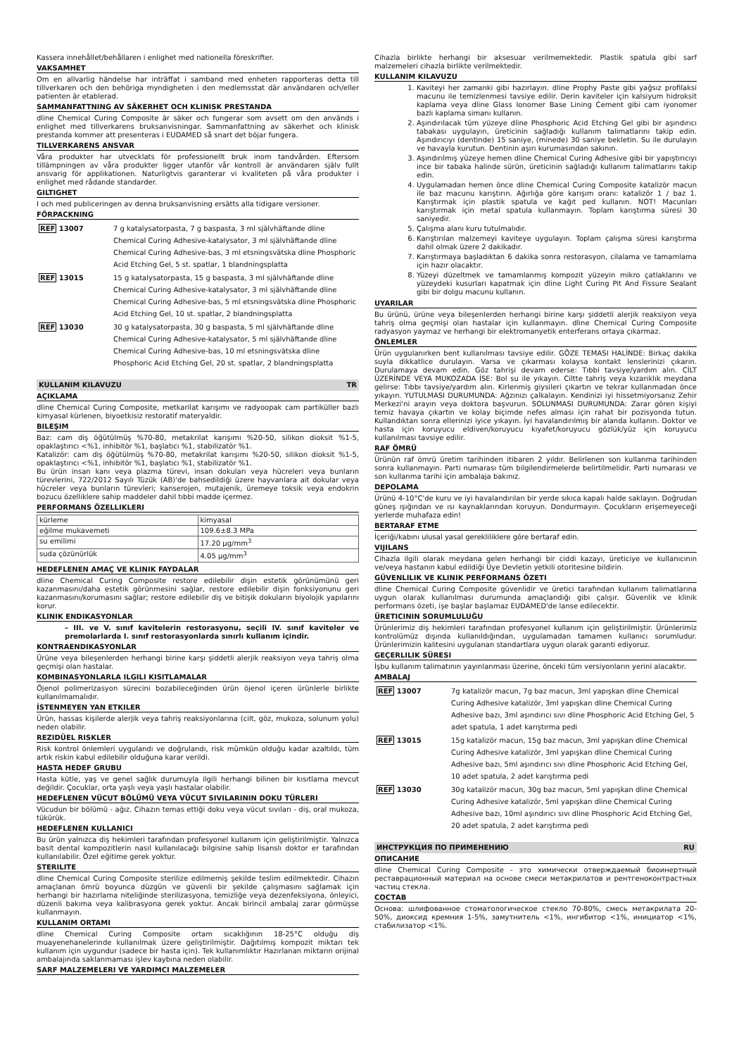Kassera innehållet/behållaren i enlighet med nationella föreskrifter.
VAKSAMHET
Om en allvarlig händelse har inträffat i samband med enheten rapporteras detta till tillverkaren och den behöriga myndigheten i den medlemsstat där användaren och/eller patienten är etablerad.
SAMMANFATTNING AV SÄKERHET OCH KLINISK PRESTANDA
dline Chemical Curing Composite är säker och fungerar som avsett om den används i enlighet med tillverkarens bruksanvisningar. Sammanfattning av säkerhet och klinisk prestanda kommer att presenteras i EUDAMED så snart det böjar fungera.
TILLVERKARENS ANSVAR
Våra produkter har utvecklats för professionellt bruk inom tandvården. Eftersom tillämpningen av våra produkter ligger utanför vår kontroll är användaren själv fullt ansvarig för applikationen. Naturligtvis garanterar vi kvaliteten på våra produkter i enlighet med rådande standarder.
GILTIGHET
I och med publiceringen av denna bruksanvisning ersätts alla tidigare versioner.
FÖRPACKNING
| REF 13007 | 7 g katalysatorpasta, 7 g baspasta, 3 ml självhäftande dline Chemical Curing Adhesive-katalysator, 3 ml självhäftande dline Chemical Curing Adhesive-bas, 3 ml etsningsvätska dline Phosphoric Acid Etching Gel, 5 st. spatlar, 1 blandningsplatta |
| REF 13015 | 15 g katalysatorpasta, 15 g baspasta, 3 ml självhäftande dline Chemical Curing Adhesive-katalysator, 3 ml självhäftande dline Chemical Curing Adhesive-bas, 5 ml etsningsvätska dline Phosphoric Acid Etching Gel, 10 st. spatlar, 2 blandningsplatta |
| REF 13030 | 30 g katalysatorpasta, 30 g baspasta, 5 ml självhäftande dline Chemical Curing Adhesive-katalysator, 5 ml självhäftande dline Chemical Curing Adhesive-bas, 10 ml etsningsvätska dline Phosphoric Acid Etching Gel, 20 st. spatlar, 2 blandningsplatta |
KULLANIM KILAVUZU TR
AÇIKLAMA
dline Chemical Curing Composite, metkarilat karışımı ve radyoopak cam partiküller bazlı kimyasal kürlenen, biyoetkisiz restoratif materyaldir.
BILEŞIM
Baz: cam diş öğütülmüş %70-80, metakrilat karışımı %20-50, silikon dioksit %1-5, opaklaştırıcı <%1, inhibitör %1, başlatıcı %1, stabilizatör %1.
Katalizör: cam diş öğütülmüş %70-80, metakrilat karışımı %20-50, silikon dioksit %1-5, opaklaştırıcı <%1, inhibitör %1, başlatıcı %1, stabilizatör %1.
Bu ürün insan kanı veya plazma türevi, insan dokuları veya hücreleri veya bunların türevlerini, 722/2012 Sayılı Tüzük (AB)'de bahsedildiği üzere hayvanlara ait dokular veya hücreler veya bunların türevleri; kanserojen, mutajenik, üremeye toksik veya endokrin bozucu özelliklere sahip maddeler dahil tıbbi madde içermez.
PERFORMANS ÖZELLIKLERI
| kürleme | kimyasal |
| eğilme mukavemeti | 109.6±8.3 MPa |
| su emilimi | 17.20 μg/mm<sup>3</sup> |
| suda çözünürlük | 4.05 μg/mm<sup>3</sup> |
HEDEFLENEN AMAÇ VE KLINIK FAYDALAR
dline Chemical Curing Composite restore edilebilir dişin estetik görünümünü geri kazanmasını/daha estetik görünmesini sağlar, restore edilebilir dişin fonksiyonunu geri kazanmasını/korumasını sağlar; restore edilebilir diş ve bitişik dokuların biyolojik yapılarını korur.
KLINIK ENDIKASYONLAR
– III. ve V. sınıf kavitelerin restorasyonu, seçili IV. sınıf kaviteler ve premolarlarda I. sınıf restorasyonlarda sınırlı kullanım içindir.
KONTRAENDIKASYONLAR
Ürüne veya bileşenlerden herhangi birine karşı şiddetli alerjik reaksiyon veya tahriş olma geçmişi olan hastalar.
KOMBINASYONLARLA ILGILI KISITLAMALAR
Öjenol polimerizasyon sürecini bozabileceğinden ürün öjenol içeren ürünlerle birlikte kullanılmamalıdır.
İSTENMEYEN YAN ETKILER
Ürün, hassas kişilerde alerjik veya tahriş reaksiyonlarına (cilt, göz, mukoza, solunum yolu) neden olabilir.
REZIDÜEL RISKLER
Risk kontrol önlemleri uygulandı ve doğrulandı, risk mümkün olduğu kadar azaltıldı, tüm artık riskin kabul edilebilir olduğuna karar verildi.
HASTA HEDEF GRUBU
Hasta kütle, yaş ve genel sağlık durumuyla ilgili herhangi bilinen bir kısıtlama mevcut değildir. Çocuklar, orta yaşlı veya yaşlı hastalar olabilir.
HEDEFLENEN VÜCUT BÖLÜMÜ VEYA VÜCUT SIVILARININ DOKU TÜRLERI
Vücudun bir bölümü - ağız. Cihazın temas ettiği doku veya vücut sıvıları - diş, oral mukoza, tükürük.
HEDEFLENEN KULLANICI
Bu ürün yalnızca diş hekimleri tarafından profesyonel kullanım için geliştirilmiştir. Yalnızca basit dental kompozitlerin nasıl kullanılacağı bilgisine sahip lisanslı doktor er tarafından kullanılabilir. Özel eğitime gerek yoktur.
STERILITE
dline Chemical Curing Composite sterilize edilmemiş şekilde teslim edilmektedir. Cihazın amaçlanan ömrü boyunca düzgün ve güvenli bir şekilde çalışmasını sağlamak için herhangi bir hazırlama niteliğinde sterilizasyona, temizliğe veya dezenfeksiyona, önleyici, düzenli bakıma veya kalibrasyona gerek yoktur. Ancak birincil ambalaj zarar görmüşse kullanmayın.
KULLANIM ORTAMI
dline Chemical Curing Composite ortam sıcaklığının 18-25°C olduğu diş muayenehanelerinde kullanılmak üzere geliştirilmiştir. Dağıtılmış kompozit miktarı tek kullanım için uygundur (sadece bir hasta için). Tek kullanımlıktır Hazırlanan miktarın orijinal ambalajında saklanmaması işlev kaybına neden olabilir.
SARF MALZEMELERI VE YARDIMCI MALZEMELER
Cihazla birlikte herhangi bir aksesuar verilmemektedir. Plastik spatula gibi sarf malzemeleri cihazla birlikte verilmektedir.
KULLANIM KILAVUZU
1. Kaviteyi her zamanki gibi hazırlayın. dline Prophy Paste gibi yağsız profilaksi macunu ile temizlenmesi tavsiye edilir. Derin kaviteler için kalsiyum hidroksit kaplama veya dline Glass Ionomer Base Lining Cement gibi cam iyonomer bazlı kaplama simanı kullanın.
2. Aşındırılacak tüm yüzeye dline Phosphoric Acid Etching Gel gibi bir aşındırıcı tabakası uygulayın, üreticinin sağladığı kullanım talimatlarını takip edin. Aşındırıcıyı (dentinde) 15 saniye, (minede) 30 saniye bekletin. Su ile durulayın ve havayla kurutun. Dentinin aşırı kurumasından sakının.
3. Aşındırılmış yüzeye hemen dline Chemical Curing Adhesive gibi bir yapıştırıcıyı ince bir tabaka halinde sürün, üreticinin sağladığı kullanım talimatlarını takip edin.
4. Uygulamadan hemen önce dline Chemical Curing Composite katalizör macun ile baz macunu karıştırın. Ağırlığa göre karışım oranı: katalizör 1 / baz 1. Karıştırmak için plastik spatula ve kağıt ped kullanın. NOT! Macunları karıştırmak için metal spatula kullanmayın. Toplam karıştırma süresi 30 saniyedir.
5. Çalışma alanı kuru tutulmalıdır.
6. Karıştırılan malzemeyi kaviteye uygulayın. Toplam çalışma süresi karıştırma dahil olmak üzere 2 dakikadır.
7. Karıştırmaya başladıktan 6 dakika sonra restorasyon, cilalama ve tamamlama için hazır olacaktır.
8. Yüzeyi düzeltmek ve tamamlanmış kompozit yüzeyin mikro çatlaklarını ve yüzeydeki kusurları kapatmak için dline Light Curing Pit And Fissure Sealant gibi bir dolgu macunu kullanın.
UYARILAR
Bu ürünü, ürüne veya bileşenlerden herhangi birine karşı şiddetli alerjik reaksiyon veya tahriş olma geçmişi olan hastalar için kullanmayın. dline Chemical Curing Composite radyasyon yaymaz ve herhangi bir elektromanyetik enterferans ortaya çıkarmaz.
ÖNLEMLER
Ürün uygulanırken bent kullanılması tavsiye edilir. GÖZE TEMASI HALİNDE: Birkaç dakika suyla dikkatlice durulayın. Varsa ve çıkarması kolaysa kontakt lenslerinizi çıkarın. Durulamaya devam edin. Göz tahrişi devam ederse: Tıbbi tavsiye/yardım alın. CİLT ÜZERİNDE VEYA MUKOZADA İSE: Bol su ile yıkayın. Ciltte tahriş veya kızarıklık meydana gelirse: Tıbbı tavsiye/yardım alın. Kirlenmiş giysileri çıkartın ve tekrar kullanmadan önce yıkayın. YUTULMASI DURUMUNDA: Ağzınızı çalkalayın. Kendinizi iyi hissetmiyorsanız Zehir Merkezi'ni arayın veya doktora başvurun. SOLUNMASI DURUMUNDA: Zarar gören kişiyi temiz havaya çıkartın ve kolay biçimde nefes alması için rahat bir pozisyonda tutun. Kullandıktan sonra ellerinizi iyice yıkayın. İyi havalandırılmış bir alanda kullanın. Doktor ve hasta için koruyucu eldiven/koruyucu kıyafet/koruyucu gözlük/yüz için koruyucu kullanılması tavsiye edilir.
RAF ÖMRÜ
Ürünün raf ömrü üretim tarihinden itibaren 2 yıldır. Belirlenen son kullanma tarihinden sonra kullanmayın. Parti numarası tüm bilgilendirmelerde belirtilmelidir. Parti numarası ve son kullanma tarihi için ambalaja bakınız.
DEPOLAMA
Ürünü 4-10°C'de kuru ve iyi havalandırılan bir yerde sıkıca kapalı halde saklayın. Doğrudan güneş ışığından ve ısı kaynaklarından koruyun. Dondurmayın. Çocukların erişemeyeceği yerlerde muhafaza edin!
BERTARAF ETME
İçeriği/kabını ulusal yasal gerekliliklere göre bertaraf edin.
VIJILANS
Cihazla ilgili olarak meydana gelen herhangi bir ciddi kazayı, üreticiye ve kullanıcının ve/veya hastanın kabul edildiği Üye Devletin yetkili otoritesine bildirin.
GÜVENLILIK VE KLINIK PERFORMANS ÖZETI
dline Chemical Curing Composite güvenlidir ve üretici tarafından kullanım talimatlarına uygun olarak kullanılması durumunda amaçlandığı gibi çalışır. Güvenlik ve klinik performans özeti, işe başlar başlamaz EUDAMED'de lanse edilecektir.
ÜRETICININ SORUMLULUĞU
Ürünlerimiz diş hekimleri tarafından profesyonel kullanım için geliştirilmiştir. Ürünlerimiz kontrolümüz dışında kullanıldığından, uygulamadan tamamen kullanıcı sorumludur. Ürünlerimizin kalitesini uygulanan standartlara uygun olarak garanti ediyoruz.
GEÇERLILIK SÜRESI
İşbu kullanım talimatının yayınlanması üzerine, önceki tüm versiyonların yerini alacaktır.
AMBALAJ
| REF 13007 | 7g katalizör macun, 7g baz macun, 3ml yapışkan dline Chemical Curing Adhesive katalizör, 3ml yapışkan dline Chemical Curing Adhesive bazı, 3ml aşındırıcı sıvı dline Phosphoric Acid Etching Gel, 5 adet spatula, 1 adet karıştırma pedi |
| REF 13015 | 15g katalizör macun, 15g baz macun, 3ml yapışkan dline Chemical Curing Adhesive katalizör, 3ml yapışkan dline Chemical Curing Adhesive bazı, 5ml aşındırıcı sıvı dline Phosphoric Acid Etching Gel, 10 adet spatula, 2 adet karıştırma pedi |
| REF 13030 | 30g katalizör macun, 30g baz macun, 5ml yapışkan dline Chemical Curing Adhesive katalizör, 5ml yapışkan dline Chemical Curing Adhesive bazı, 10ml aşındırıcı sıvı dline Phosphoric Acid Etching Gel, 20 adet spatula, 2 adet karıştırma pedi |
ИНСТРУКЦИЯ ПО ПРИМЕНЕНИЮ RU
ОПИСАНИЕ
dline Chemical Curing Composite - это химически отверждаемый биоинертный реставрационный материал на основе смеси метакрилатов и рентгеноконтрастных частиц стекла.
СОСТАВ
Основа: шлифованное стоматологическое стекло 70-80%, смесь метакрилата 20-50%, диоксид кремния 1-5%, замутнитель <1%, ингибитор <1%, инициатор <1%, стабилизатор <1%.